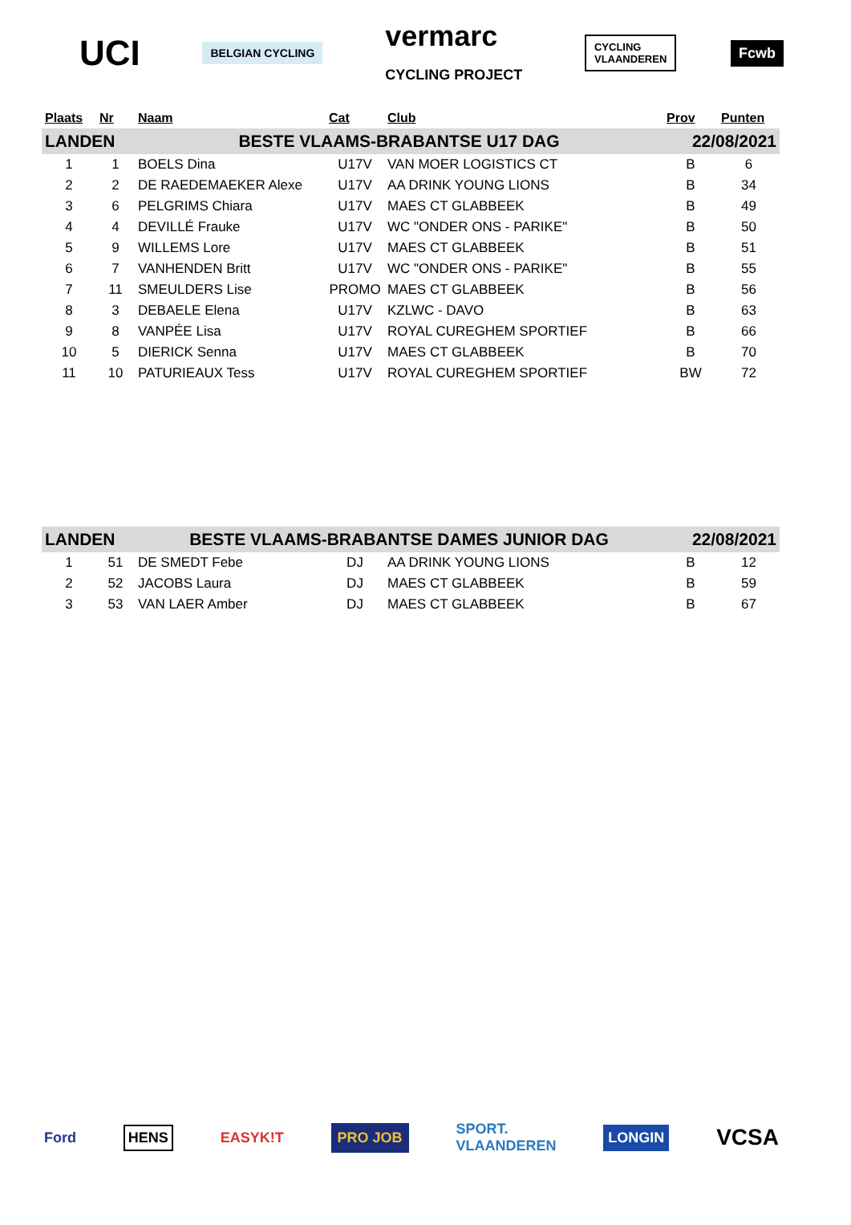UCI
BELGIAN CYCLING
vermarc
CYCLING PROJECT
CYCLING
VLAANDEREN
Fcwb
| Plaats | Nr | Naam | Cat | Club | Prov | Punten |
| --- | --- | --- | --- | --- | --- | --- |
| LANDEN | | BESTE VLAAMS-BRABANTSE U17 DAG | | | 22/08/2021 | |
| 1 | 1 | BOELS Dina | U17V | VAN MOER LOGISTICS CT | B | 6 |
| 2 | 2 | DE RAEDEMAEKER Alexe | U17V | AA DRINK YOUNG LIONS | B | 34 |
| 3 | 6 | PELGRIMS Chiara | U17V | MAES CT GLABBEEK | B | 49 |
| 4 | 4 | DEVILLÉ Frauke | U17V | WC "ONDER ONS - PARIKE" | B | 50 |
| 5 | 9 | WILLEMS Lore | U17V | MAES CT GLABBEEK | B | 51 |
| 6 | 7 | VANHENDEN Britt | U17V | WC "ONDER ONS - PARIKE" | B | 55 |
| 7 | 11 | SMEULDERS Lise | PROMO | MAES CT GLABBEEK | B | 56 |
| 8 | 3 | DEBAELE Elena | U17V | KZLWC - DAVO | B | 63 |
| 9 | 8 | VANPÉE Lisa | U17V | ROYAL CUREGHEM SPORTIEF | B | 66 |
| 10 | 5 | DIERICK Senna | U17V | MAES CT GLABBEEK | B | 70 |
| 11 | 10 | PATURIEAUX Tess | U17V | ROYAL CUREGHEM SPORTIEF | BW | 72 |
| LANDEN | | BESTE VLAAMS-BRABANTSE DAMES JUNIOR DAG | | | 22/08/2021 | |
| 1 | 51 | DE SMEDT Febe | DJ | AA DRINK YOUNG LIONS | B | 12 |
| 2 | 52 | JACOBS Laura | DJ | MAES CT GLABBEEK | B | 59 |
| 3 | 53 | VAN LAER Amber | DJ | MAES CT GLABBEEK | B | 67 |
Ford
HENS
EASYK!T
PRO JOB
SPORT.
VLAANDEREN
LONGIN
VCSA